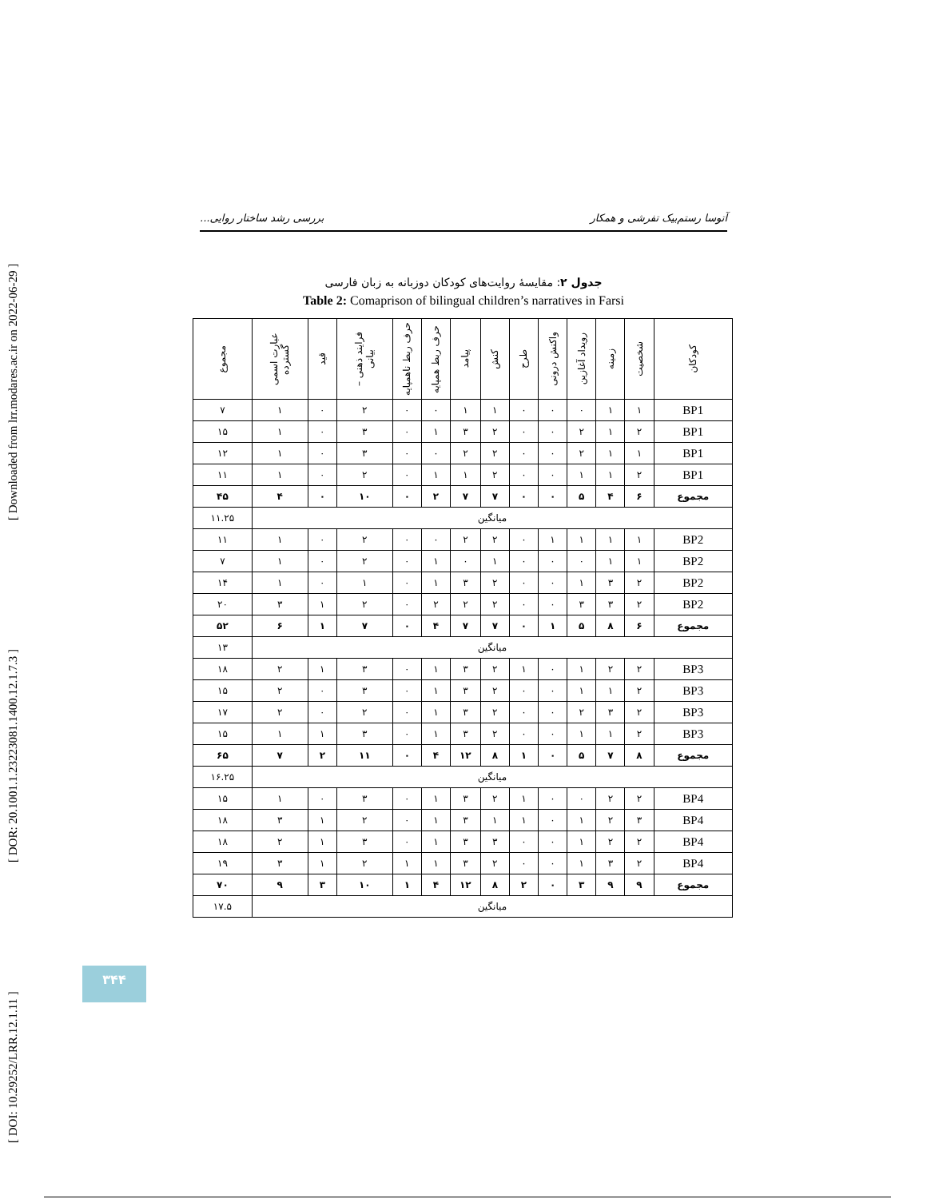[ DOI: 10.29252/LRR.12.1.11 ] [ DOR: 20.1001.1.23223081.1400.12.1.7.3 ] [ Downloaded from lrr.modares.ac.ir on 2022-06-29 ]
آتوسا رستم‌بیک تفرشی و همکار بررسی رشد ساختار روایی...
جدول ۲: مقایسهٔ روایت‌های کودکان دوزبانه به زبان فارسی
Table 2: Comaprison of bilingual children’s narratives in Farsi
| کودکان | شخصیت | زمینه | رویداد آغازین | واکنش درونی | طرح | کنش | پیامد | حرف ربط همپایه | حرف ربط ناهمپایه | فرایند ذهنی – بیانی | قید | عبارت اسمی گسترده | مجموع |
| --- | --- | --- | --- | --- | --- | --- | --- | --- | --- | --- | --- | --- | --- |
| BP1 | ۱ | ۱ | ۰ | ۰ | ۰ | ۱ | ۱ | ۰ | ۰ | ۲ | ۰ | ۱ | ۷ |
| BP1 | ۲ | ۱ | ۲ | ۰ | ۰ | ۲ | ۳ | ۱ | ۰ | ۳ | ۰ | ۱ | ۱۵ |
| BP1 | ۱ | ۱ | ۲ | ۰ | ۰ | ۲ | ۲ | ۰ | ۰ | ۳ | ۰ | ۱ | ۱۲ |
| BP1 | ۲ | ۱ | ۱ | ۰ | ۰ | ۲ | ۱ | ۱ | ۰ | ۲ | ۰ | ۱ | ۱۱ |
| مجموع | ۶ | ۴ | ۵ | ۰ | ۰ | ۷ | ۷ | ۲ | ۰ | ۱۰ | ۰ | ۴ | ۴۵ |
| میانگین | | | | | | | | | | | | | ۱۱.۲۵ |
| BP2 | ۱ | ۱ | ۱ | ۱ | ۰ | ۲ | ۲ | ۰ | ۰ | ۲ | ۰ | ۱ | ۱۱ |
| BP2 | ۱ | ۱ | ۰ | ۰ | ۰ | ۱ | ۰ | ۱ | ۰ | ۲ | ۰ | ۱ | ۷ |
| BP2 | ۲ | ۳ | ۱ | ۰ | ۰ | ۲ | ۳ | ۱ | ۰ | ۱ | ۰ | ۱ | ۱۴ |
| BP2 | ۲ | ۳ | ۳ | ۰ | ۰ | ۲ | ۲ | ۲ | ۰ | ۲ | ۱ | ۳ | ۲۰ |
| مجموع | ۶ | ۸ | ۵ | ۱ | ۰ | ۷ | ۷ | ۴ | ۰ | ۷ | ۱ | ۶ | ۵۲ |
| میانگین | | | | | | | | | | | | | ۱۳ |
| BP3 | ۲ | ۲ | ۱ | ۰ | ۱ | ۲ | ۳ | ۱ | ۰ | ۳ | ۱ | ۲ | ۱۸ |
| BP3 | ۲ | ۱ | ۱ | ۰ | ۰ | ۲ | ۳ | ۱ | ۰ | ۳ | ۰ | ۲ | ۱۵ |
| BP3 | ۲ | ۳ | ۲ | ۰ | ۰ | ۲ | ۳ | ۱ | ۰ | ۲ | ۰ | ۲ | ۱۷ |
| BP3 | ۲ | ۱ | ۱ | ۰ | ۰ | ۲ | ۳ | ۱ | ۰ | ۳ | ۱ | ۱ | ۱۵ |
| مجموع | ۸ | ۷ | ۵ | ۰ | ۱ | ۸ | ۱۲ | ۴ | ۰ | ۱۱ | ۲ | ۷ | ۶۵ |
| میانگین | | | | | | | | | | | | | ۱۶.۲۵ |
| BP4 | ۲ | ۲ | ۰ | ۰ | ۱ | ۲ | ۳ | ۱ | ۰ | ۳ | ۰ | ۱ | ۱۵ |
| BP4 | ۳ | ۲ | ۱ | ۰ | ۱ | ۱ | ۳ | ۱ | ۰ | ۲ | ۱ | ۳ | ۱۸ |
| BP4 | ۲ | ۲ | ۱ | ۰ | ۰ | ۳ | ۳ | ۱ | ۰ | ۳ | ۱ | ۲ | ۱۸ |
| BP4 | ۲ | ۳ | ۱ | ۰ | ۰ | ۲ | ۳ | ۱ | ۱ | ۲ | ۱ | ۳ | ۱۹ |
| مجموع | ۹ | ۹ | ۳ | ۰ | ۲ | ۸ | ۱۲ | ۴ | ۱ | ۱۰ | ۳ | ۹ | ۷۰ |
| میانگین | | | | | | | | | | | | | ۱۷.۵ |
۳۴۴